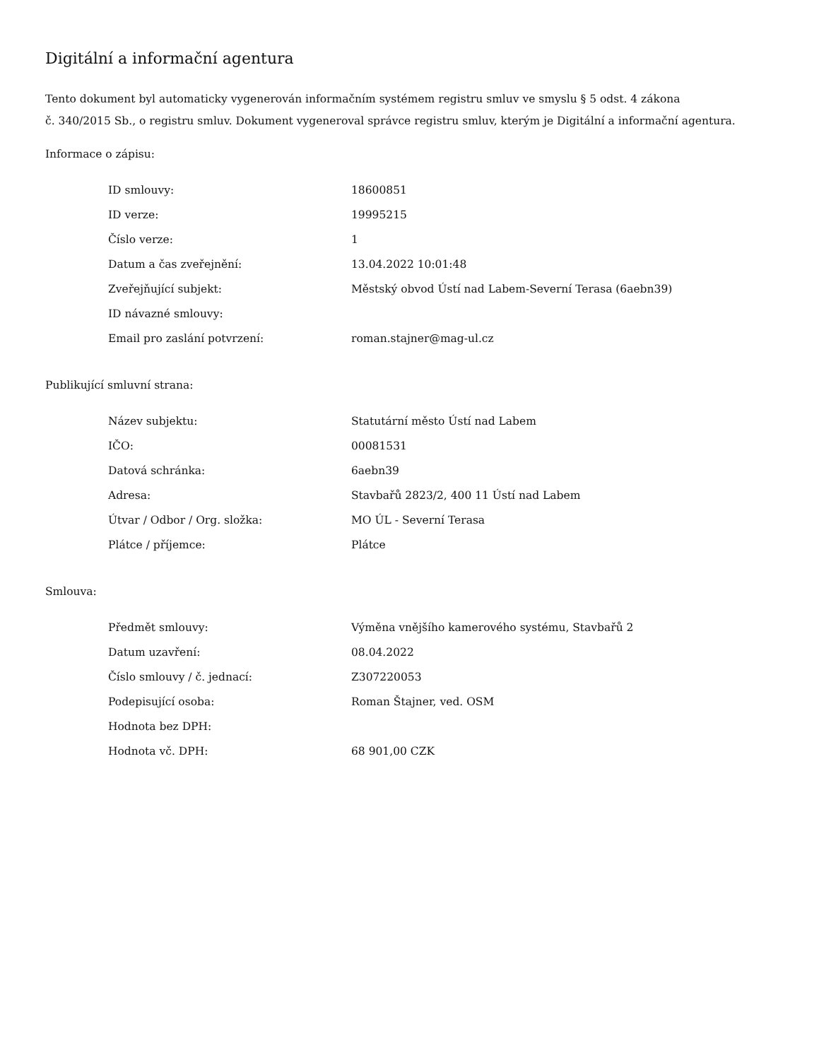Digitální a informační agentura
Tento dokument byl automaticky vygenerován informačním systémem registru smluv ve smyslu § 5 odst. 4 zákona
č. 340/2015 Sb., o registru smluv. Dokument vygeneroval správce registru smluv, kterým je Digitální a informační agentura.
Informace o zápisu:
| ID smlouvy: | 18600851 |
| ID verze: | 19995215 |
| Číslo verze: | 1 |
| Datum a čas zveřejnění: | 13.04.2022 10:01:48 |
| Zveřejňující subjekt: | Městský obvod Ústí nad Labem-Severní Terasa (6aebn39) |
| ID návazné smlouvy: | |
| Email pro zaslání potvrzení: | roman.stajner@mag-ul.cz |
Publikující smluvní strana:
| Název subjektu: | Statutární město Ústí nad Labem |
| IČO: | 00081531 |
| Datová schránka: | 6aebn39 |
| Adresa: | Stavbařů 2823/2, 400 11 Ústí nad Labem |
| Útvar / Odbor / Org. složka: | MO ÚL - Severní Terasa |
| Plátce / příjemce: | Plátce |
Smlouva:
| Předmět smlouvy: | Výměna vnějšího kamerového systému, Stavbařů 2 |
| Datum uzavření: | 08.04.2022 |
| Číslo smlouvy / č. jednací: | Z307220053 |
| Podepisující osoba: | Roman Štajner, ved. OSM |
| Hodnota bez DPH: | |
| Hodnota vč. DPH: | 68 901,00 CZK |